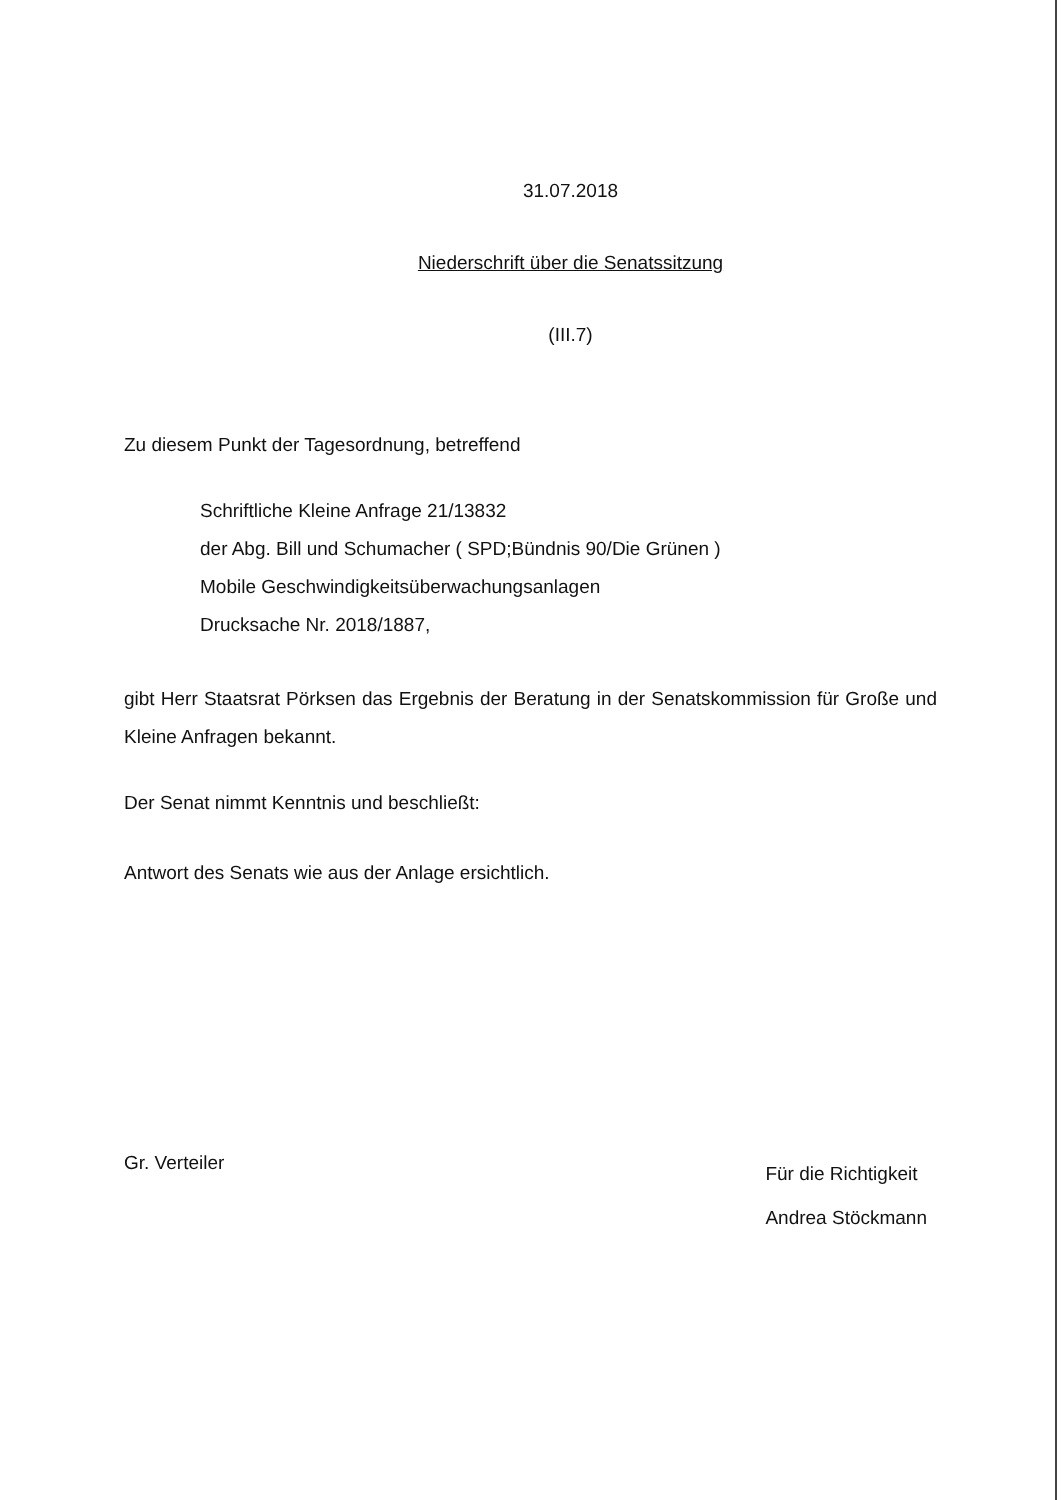31.07.2018
Niederschrift über die Senatssitzung
(III.7)
Zu diesem Punkt der Tagesordnung, betreffend
Schriftliche Kleine Anfrage 21/13832
der Abg. Bill und Schumacher ( SPD;Bündnis 90/Die Grünen )
Mobile Geschwindigkeitsüberwachungsanlagen
Drucksache Nr. 2018/1887,
gibt Herr Staatsrat Pörksen das Ergebnis der Beratung in der Senatskommission für Große und Kleine Anfragen bekannt.
Der Senat nimmt Kenntnis und beschließt:
Antwort des Senats wie aus der Anlage ersichtlich.
Gr. Verteiler
Für die Richtigkeit
Andrea Stöckmann